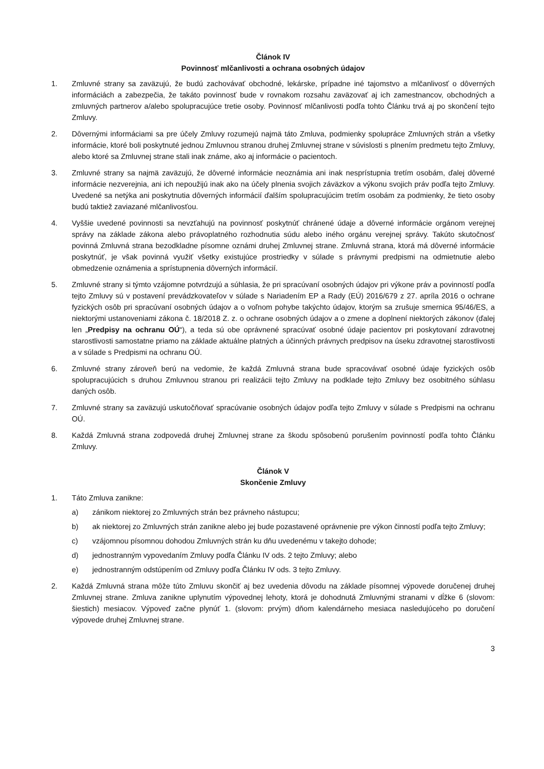Článok IV
Povinnosť mlčanlivosti a ochrana osobných údajov
1. Zmluvné strany sa zaväzujú, že budú zachovávať obchodné, lekárske, prípadne iné tajomstvo a mlčanlivosť o dôverných informáciách a zabezpečia, že takáto povinnosť bude v rovnakom rozsahu zaväzovať aj ich zamestnancov, obchodných a zmluvných partnerov a/alebo spolupracujúce tretie osoby. Povinnosť mlčanlivosti podľa tohto Článku trvá aj po skončení tejto Zmluvy.
2. Dôvernými informáciami sa pre účely Zmluvy rozumejú najmä táto Zmluva, podmienky spolupráce Zmluvných strán a všetky informácie, ktoré boli poskytnuté jednou Zmluvnou stranou druhej Zmluvnej strane v súvislosti s plnením predmetu tejto Zmluvy, alebo ktoré sa Zmluvnej strane stali inak známe, ako aj informácie o pacientoch.
3. Zmluvné strany sa najmä zaväzujú, že dôverné informácie neoznámia ani inak nesprístupnia tretím osobám, ďalej dôverné informácie nezverejnia, ani ich nepoužijú inak ako na účely plnenia svojich záväzkov a výkonu svojich práv podľa tejto Zmluvy. Uvedené sa netýka ani poskytnutia dôverných informácií ďalším spolupracujúcim tretím osobám za podmienky, že tieto osoby budú taktiež zaviazané mlčanlivosťou.
4. Vyššie uvedené povinnosti sa nevzťahujú na povinnosť poskytnúť chránené údaje a dôverné informácie orgánom verejnej správy na základe zákona alebo právoplatného rozhodnutia súdu alebo iného orgánu verejnej správy. Takúto skutočnosť povinná Zmluvná strana bezodkladne písomne oznámi druhej Zmluvnej strane. Zmluvná strana, ktorá má dôverné informácie poskytnúť, je však povinná využiť všetky existujúce prostriedky v súlade s právnymi predpismi na odmietnutie alebo obmedzenie oznámenia a sprístupnenia dôverných informácií.
5. Zmluvné strany si týmto vzájomne potvrdzujú a súhlasia, že pri spracúvaní osobných údajov pri výkone práv a povinností podľa tejto Zmluvy sú v postavení prevádzkovateľov v súlade s Nariadením EP a Rady (EÚ) 2016/679 z 27. apríla 2016 o ochrane fyzických osôb pri spracúvaní osobných údajov a o voľnom pohybe takýchto údajov, ktorým sa zrušuje smernica 95/46/ES, a niektorými ustanoveniami zákona č. 18/2018 Z. z. o ochrane osobných údajov a o zmene a doplnení niektorých zákonov (ďalej len „Predpisy na ochranu OÚ“), a teda sú obe oprávnené spracúvať osobné údaje pacientov pri poskytovaní zdravotnej starostlivosti samostatne priamo na základe aktuálne platných a účinných právnych predpisov na úseku zdravotnej starostlivosti a v súlade s Predpismi na ochranu OÚ.
6. Zmluvné strany zároveň berú na vedomie, že každá Zmluvná strana bude spracovávať osobné údaje fyzických osôb spolupracujúcich s druhou Zmluvnou stranou pri realizácii tejto Zmluvy na podklade tejto Zmluvy bez osobitného súhlasu daných osôb.
7. Zmluvné strany sa zaväzujú uskutočňovať spracúvanie osobných údajov podľa tejto Zmluvy v súlade s Predpismi na ochranu OÚ.
8. Každá Zmluvná strana zodpovedá druhej Zmluvnej strane za škodu spôsobenú porušením povinností podľa tohto Článku Zmluvy.
Článok V
Skončenie Zmluvy
1. Táto Zmluva zanikne:
a) zánikom niektorej zo Zmluvných strán bez právneho nástupcu;
b) ak niektorej zo Zmluvných strán zanikne alebo jej bude pozastavené oprávnenie pre výkon činností podľa tejto Zmluvy;
c) vzájomnou písomnou dohodou Zmluvných strán ku dňu uvedenému v takejto dohode;
d) jednostranným vypovedaním Zmluvy podľa Článku IV ods. 2 tejto Zmluvy; alebo
e) jednostranným odstúpením od Zmluvy podľa Článku IV ods. 3 tejto Zmluvy.
2. Každá Zmluvná strana môže túto Zmluvu skončiť aj bez uvedenia dôvodu na základe písomnej výpovede doručenej druhej Zmluvnej strane. Zmluva zanikne uplynutím výpovednej lehoty, ktorá je dohodnutá Zmluvnými stranami v dĺžke 6 (slovom: šiestich) mesiacov. Výpoveď začne plynúť 1. (slovom: prvým) dňom kalendárneho mesiaca nasledujúceho po doručení výpovede druhej Zmluvnej strane.
3